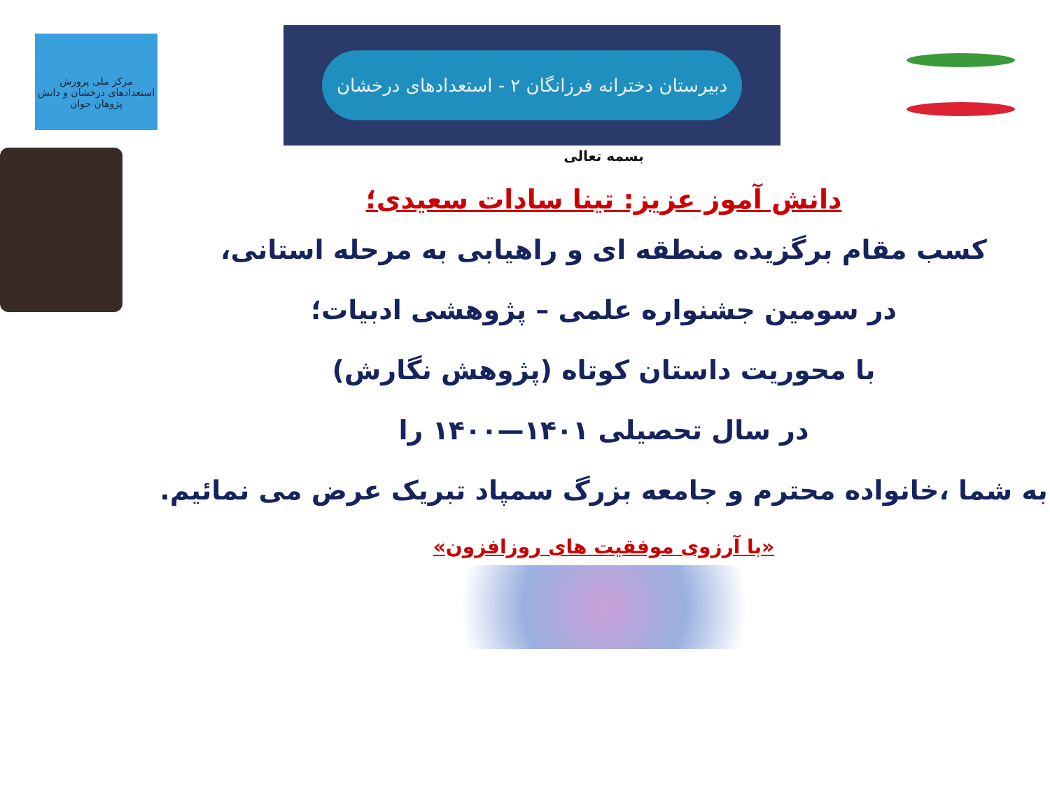دبیرستان دخترانه فرزانگان ۲ - استعدادهای درخشان
مرکز ملی پرورش استعدادهای درخشان و دانش پژوهان جوان
بسمه تعالی
دانش آموز عزیز: تینا سادات سعیدی؛
کسب مقام برگزیده منطقه ای و راهیابی به مرحله استانی،
در سومین جشنواره علمی – پژوهشی ادبیات؛
با محوریت داستان کوتاه (پژوهش نگارش)
در سال تحصیلی ۱۴۰۱—۱۴۰۰ را
به شما ،خانواده محترم و جامعه بزرگ سمپاد تبریک عرض می نمائیم.
«با آرزوی موفقیت های روزافزون»